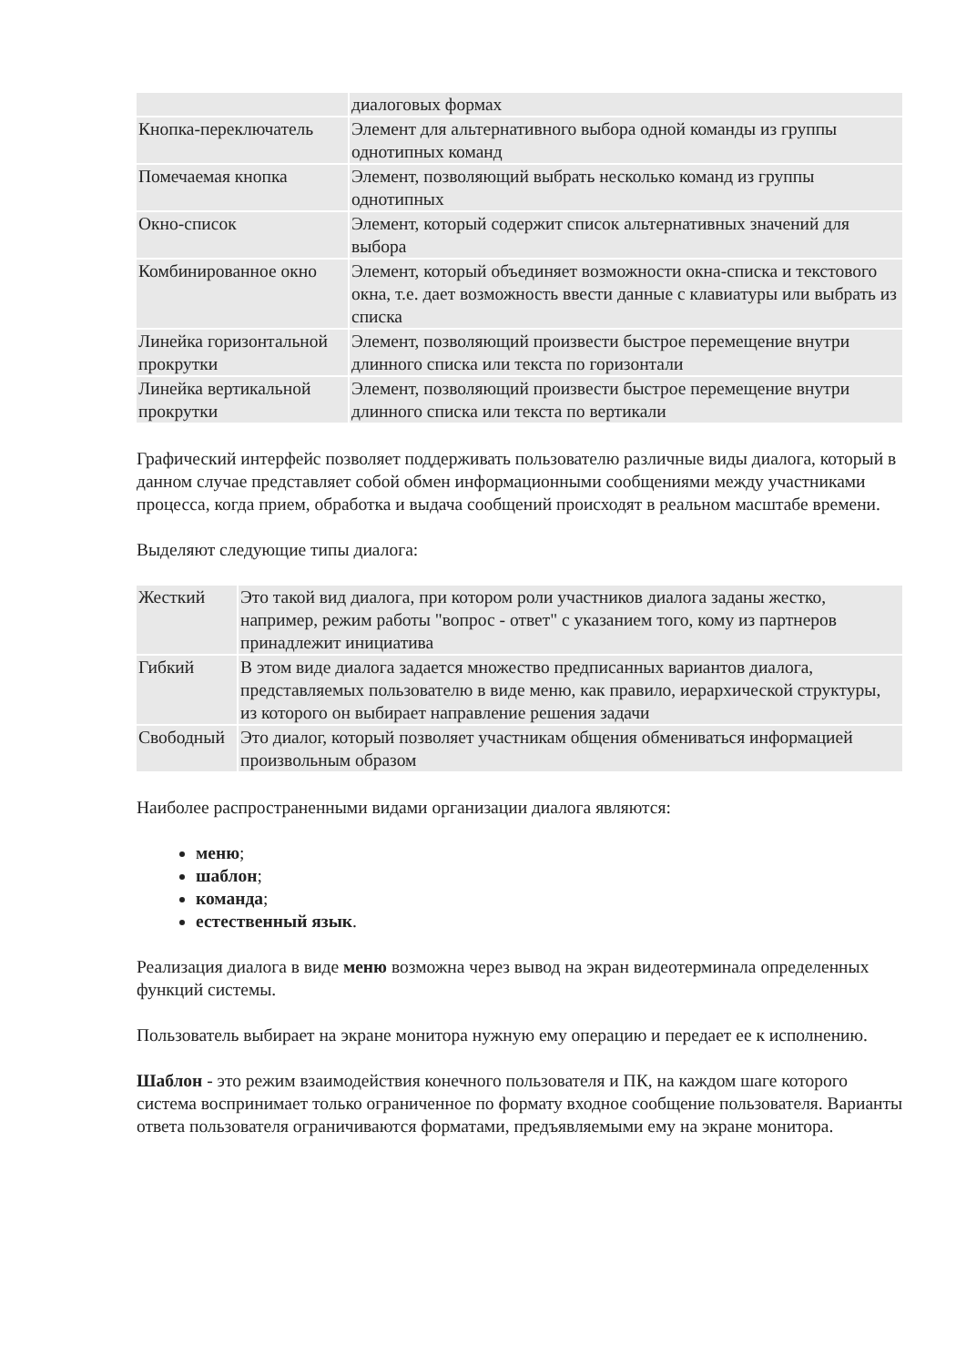| | диалоговых формах |
| Кнопка-переключатель | Элемент для альтернативного выбора одной команды из группы однотипных команд |
| Помечаемая кнопка | Элемент, позволяющий выбрать несколько команд из группы однотипных |
| Окно-список | Элемент, который содержит список альтернативных значений для выбора |
| Комбинированное окно | Элемент, который объединяет возможности окна-списка и текстового окна, т.е. дает возможность ввести данные с клавиатуры или выбрать из списка |
| Линейка горизонтальной прокрутки | Элемент, позволяющий произвести быстрое перемещение внутри длинного списка или текста по горизонтали |
| Линейка вертикальной прокрутки | Элемент, позволяющий произвести быстрое перемещение внутри длинного списка или текста по вертикали |
Графический интерфейс позволяет поддерживать пользователю различные виды диалога, который в данном случае представляет собой обмен информационными сообщениями между участниками процесса, когда прием, обработка и выдача сообщений происходят в реальном масштабе времени.
Выделяют следующие типы диалога:
| Жесткий | Это такой вид диалога, при котором роли участников диалога заданы жестко, например, режим работы "вопрос - ответ" с указанием того, кому из партнеров принадлежит инициатива |
| Гибкий | В этом виде диалога задается множество предписанных вариантов диалога, представляемых пользователю в виде меню, как правило, иерархической структуры, из которого он выбирает направление решения задачи |
| Свободный | Это диалог, который позволяет участникам общения обмениваться информацией произвольным образом |
Наиболее распространенными видами организации диалога являются:
меню;
шаблон;
команда;
естественный язык.
Реализация диалога в виде меню возможна через вывод на экран видеотерминала определенных функций системы.
Пользователь выбирает на экране монитора нужную ему операцию и передает ее к исполнению.
Шаблон - это режим взаимодействия конечного пользователя и ПК, на каждом шаге которого система воспринимает только ограниченное по формату входное сообщение пользователя. Варианты ответа пользователя ограничиваются форматами, предъявляемыми ему на экране монитора.